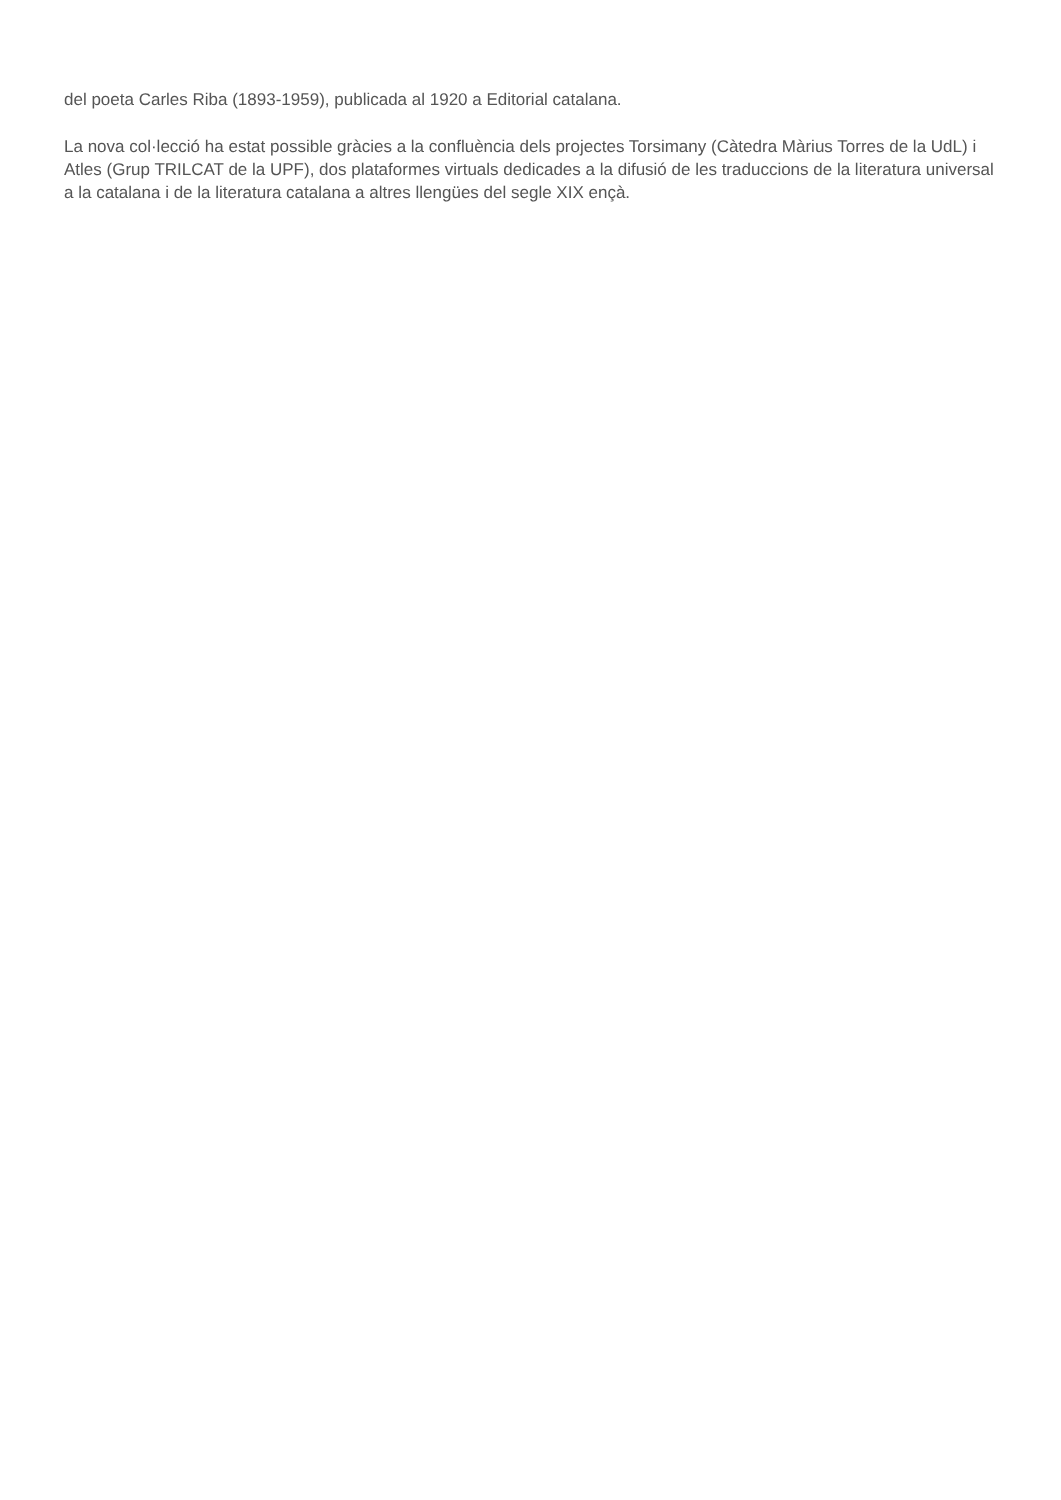del poeta Carles Riba (1893-1959), publicada al 1920 a Editorial catalana.
La nova col·lecció ha estat possible gràcies a la confluència dels projectes Torsimany (Càtedra Màrius Torres de la UdL) i Atles (Grup TRILCAT de la UPF), dos plataformes virtuals dedicades a la difusió de les traduccions de la literatura universal a la catalana i de la literatura catalana a altres llengües del segle XIX ençà.